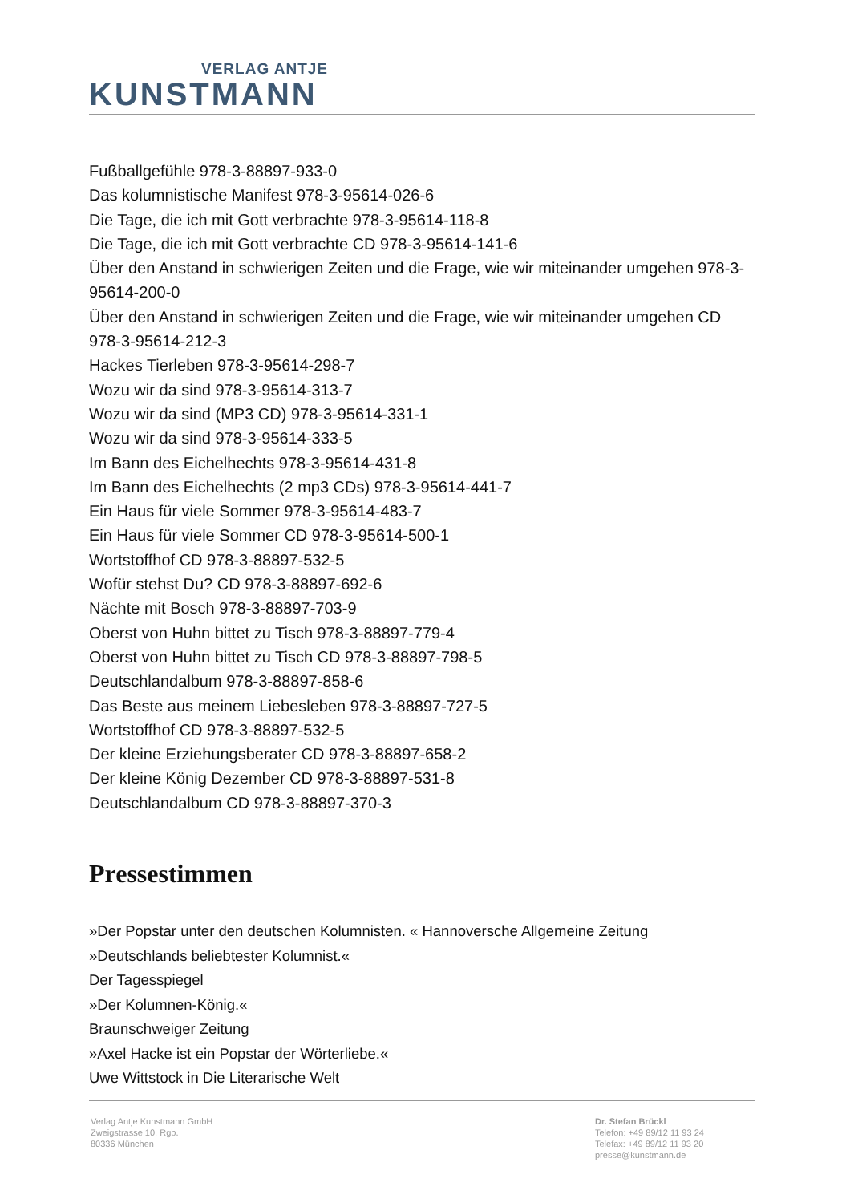VERLAG ANTJE
KUNSTMANN
Fußballgefühle 978-3-88897-933-0
Das kolumnistische Manifest 978-3-95614-026-6
Die Tage, die ich mit Gott verbrachte 978-3-95614-118-8
Die Tage, die ich mit Gott verbrachte CD 978-3-95614-141-6
Über den Anstand in schwierigen Zeiten und die Frage, wie wir miteinander umgehen 978-3-95614-200-0
Über den Anstand in schwierigen Zeiten und die Frage, wie wir miteinander umgehen CD 978-3-95614-212-3
Hackes Tierleben 978-3-95614-298-7
Wozu wir da sind 978-3-95614-313-7
Wozu wir da sind (MP3 CD) 978-3-95614-331-1
Wozu wir da sind 978-3-95614-333-5
Im Bann des Eichelhechts 978-3-95614-431-8
Im Bann des Eichelhechts (2 mp3 CDs) 978-3-95614-441-7
Ein Haus für viele Sommer 978-3-95614-483-7
Ein Haus für viele Sommer CD 978-3-95614-500-1
Wortstoffhof CD 978-3-88897-532-5
Wofür stehst Du? CD 978-3-88897-692-6
Nächte mit Bosch 978-3-88897-703-9
Oberst von Huhn bittet zu Tisch 978-3-88897-779-4
Oberst von Huhn bittet zu Tisch CD 978-3-88897-798-5
Deutschlandalbum 978-3-88897-858-6
Das Beste aus meinem Liebesleben 978-3-88897-727-5
Wortstoffhof CD 978-3-88897-532-5
Der kleine Erziehungsberater CD 978-3-88897-658-2
Der kleine König Dezember CD 978-3-88897-531-8
Deutschlandalbum CD 978-3-88897-370-3
Pressestimmen
»Der Popstar unter den deutschen Kolumnisten. « Hannoversche Allgemeine Zeitung
»Deutschlands beliebtester Kolumnist.«
Der Tagesspiegel
»Der Kolumnen-König.«
Braunschweiger Zeitung
»Axel Hacke ist ein Popstar der Wörterliebe.«
Uwe Wittstock in Die Literarische Welt
Verlag Antje Kunstmann GmbH
Zweigstrasse 10, Rgb.
80336 München
Dr. Stefan Brückl
Telefon: +49 89/12 11 93 24
Telefax: +49 89/12 11 93 20
presse@kunstmann.de